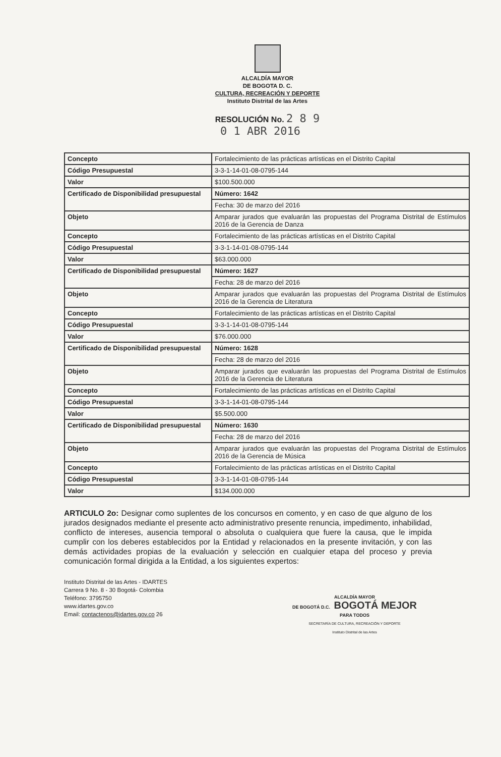ALCALDÍA MAYOR
DE BOGOTA D. C.
CULTURA, RECREACIÓN Y DEPORTE
Instituto Distrital de las Artes
RESOLUCIÓN No. 2 8 9
0 1 ABR 2016
| Concepto | Fortalecimiento de las prácticas artísticas en el Distrito Capital |
| Código Presupuestal | 3-3-1-14-01-08-0795-144 |
| Valor | $100.500.000 |
| Certificado de Disponibilidad presupuestal | Número: 1642 |
| | Fecha: 30 de marzo del 2016 |
| Objeto | Amparar jurados que evaluarán las propuestas del Programa Distrital de Estímulos 2016 de la Gerencia de Danza |
| Concepto | Fortalecimiento de las prácticas artísticas en el Distrito Capital |
| Código Presupuestal | 3-3-1-14-01-08-0795-144 |
| Valor | $63.000.000 |
| Certificado de Disponibilidad presupuestal | Número: 1627 |
| | Fecha: 28 de marzo del 2016 |
| Objeto | Amparar jurados que evaluarán las propuestas del Programa Distrital de Estímulos 2016 de la Gerencia de Literatura |
| Concepto | Fortalecimiento de las prácticas artísticas en el Distrito Capital |
| Código Presupuestal | 3-3-1-14-01-08-0795-144 |
| Valor | $76.000.000 |
| Certificado de Disponibilidad presupuestal | Número: 1628 |
| | Fecha: 28 de marzo del 2016 |
| Objeto | Amparar jurados que evaluarán las propuestas del Programa Distrital de Estímulos 2016 de la Gerencia de Literatura |
| Concepto | Fortalecimiento de las prácticas artísticas en el Distrito Capital |
| Código Presupuestal | 3-3-1-14-01-08-0795-144 |
| Valor | $5.500.000 |
| Certificado de Disponibilidad presupuestal | Número: 1630 |
| | Fecha: 28 de marzo del 2016 |
| Objeto | Amparar jurados que evaluarán las propuestas del Programa Distrital de Estímulos 2016 de la Gerencia de Música |
| Concepto | Fortalecimiento de las prácticas artísticas en el Distrito Capital |
| Código Presupuestal | 3-3-1-14-01-08-0795-144 |
| Valor | $134.000.000 |
ARTICULO 2o: Designar como suplentes de los concursos en comento, y en caso de que alguno de los jurados designados mediante el presente acto administrativo presente renuncia, impedimento, inhabilidad, conflicto de intereses, ausencia temporal o absoluta o cualquiera que fuere la causa, que le impida cumplir con los deberes establecidos por la Entidad y relacionados en la presente invitación, y con las demás actividades propias de la evaluación y selección en cualquier etapa del proceso y previa comunicación formal dirigida a la Entidad, a los siguientes expertos:
Instituto Distrital de las Artes - IDARTES
Carrera 9 No. 8 - 30 Bogotá- Colombia
Teléfono: 3795750
www.idartes.gov.co
Email: contactenos@idartes.gov.co 26
ALCALDÍA MAYOR
DE BOGOTÁ D.C. BOGOTÁ MEJOR
PARA TODOS
SECRETARÍA DE CULTURA, RECREACIÓN Y DEPORTE
Instituto Distrital de las Artes